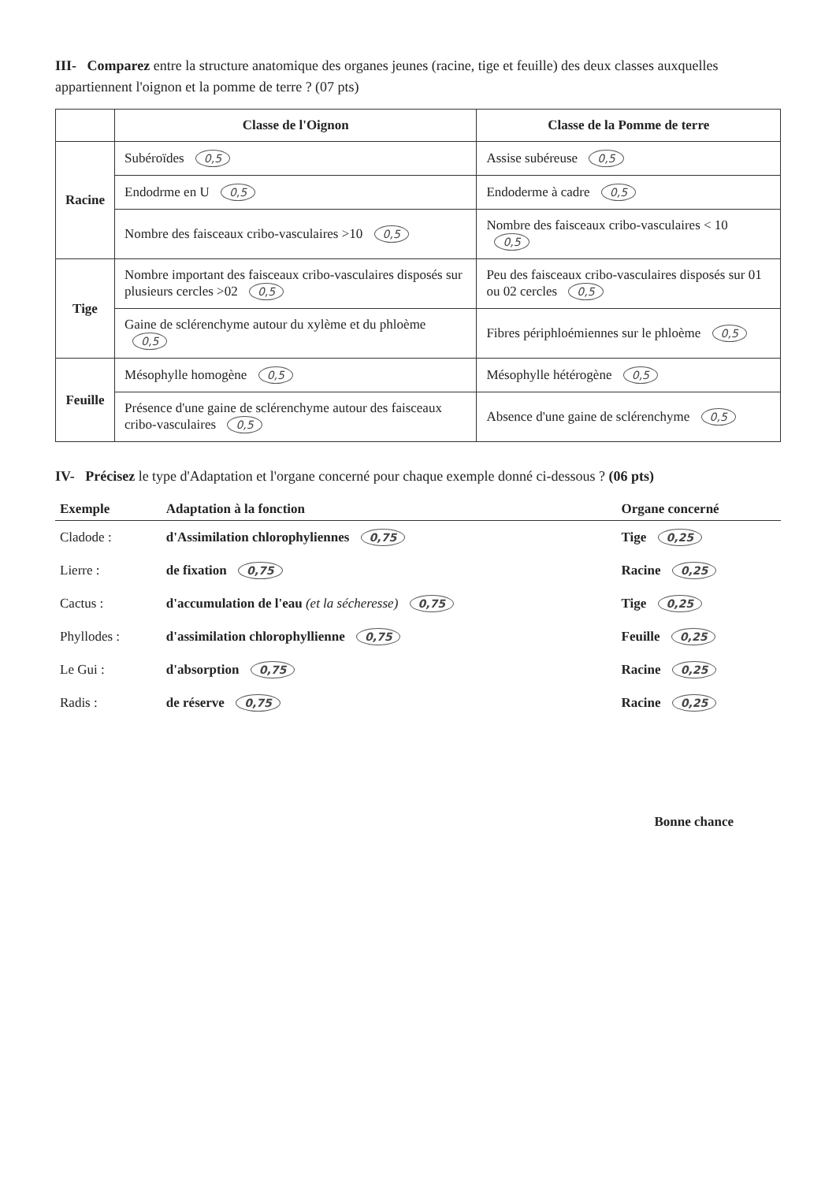III- Comparez entre la structure anatomique des organes jeunes (racine, tige et feuille) des deux classes auxquelles appartiennent l'oignon et la pomme de terre ? (07 pts)
| | Classe de l'Oignon | Classe de la Pomme de terre |
| --- | --- | --- |
| Racine | Subéroïdes 0,5 | Assise subéreuse 0,5 |
| | Endodrme en U 0,5 | Endoderme à cadre 0,5 |
| | Nombre des faisceaux cribo-vasculaires >10 0,5 | Nombre des faisceaux cribo-vasculaires < 10 0,5 |
| Tige | Nombre important des faisceaux cribo-vasculaires disposés sur plusieurs cercles >02 0,5 | Peu des faisceaux cribo-vasculaires disposés sur 01 ou 02 cercles 0,5 |
| | Gaine de sclérenchyme autour du xylème et du phloème 0,5 | Fibres périphloémiennes sur le phloème 0,5 |
| Feuille | Mésophylle homogène 0,5 | Mésophylle hétérogène 0,5 |
| | Présence d'une gaine de sclérenchyme autour des faisceaux cribo-vasculaires 0,5 | Absence d'une gaine de sclérenchyme 0,5 |
IV- Précisez le type d'Adaptation et l'organe concerné pour chaque exemple donné ci-dessous ? (06 pts)
| Exemple | Adaptation à la fonction | Organe concerné |
| --- | --- | --- |
| Cladode : | d'Assimilation chlorophyliennes 0,75 | Tige 0,25 |
| Lierre : | de fixation 0,75 | Racine 0,25 |
| Cactus : | d'accumulation de l'eau (et la sécheresse) 0,75 | Tige 0,25 |
| Phyllodes : | d'assimilation chlorophyllienne 0,75 | Feuille 0,25 |
| Le Gui : | d'absorption 0,75 | Racine 0,25 |
| Radis : | de réserve 0,75 | Racine 0,25 |
Bonne chance